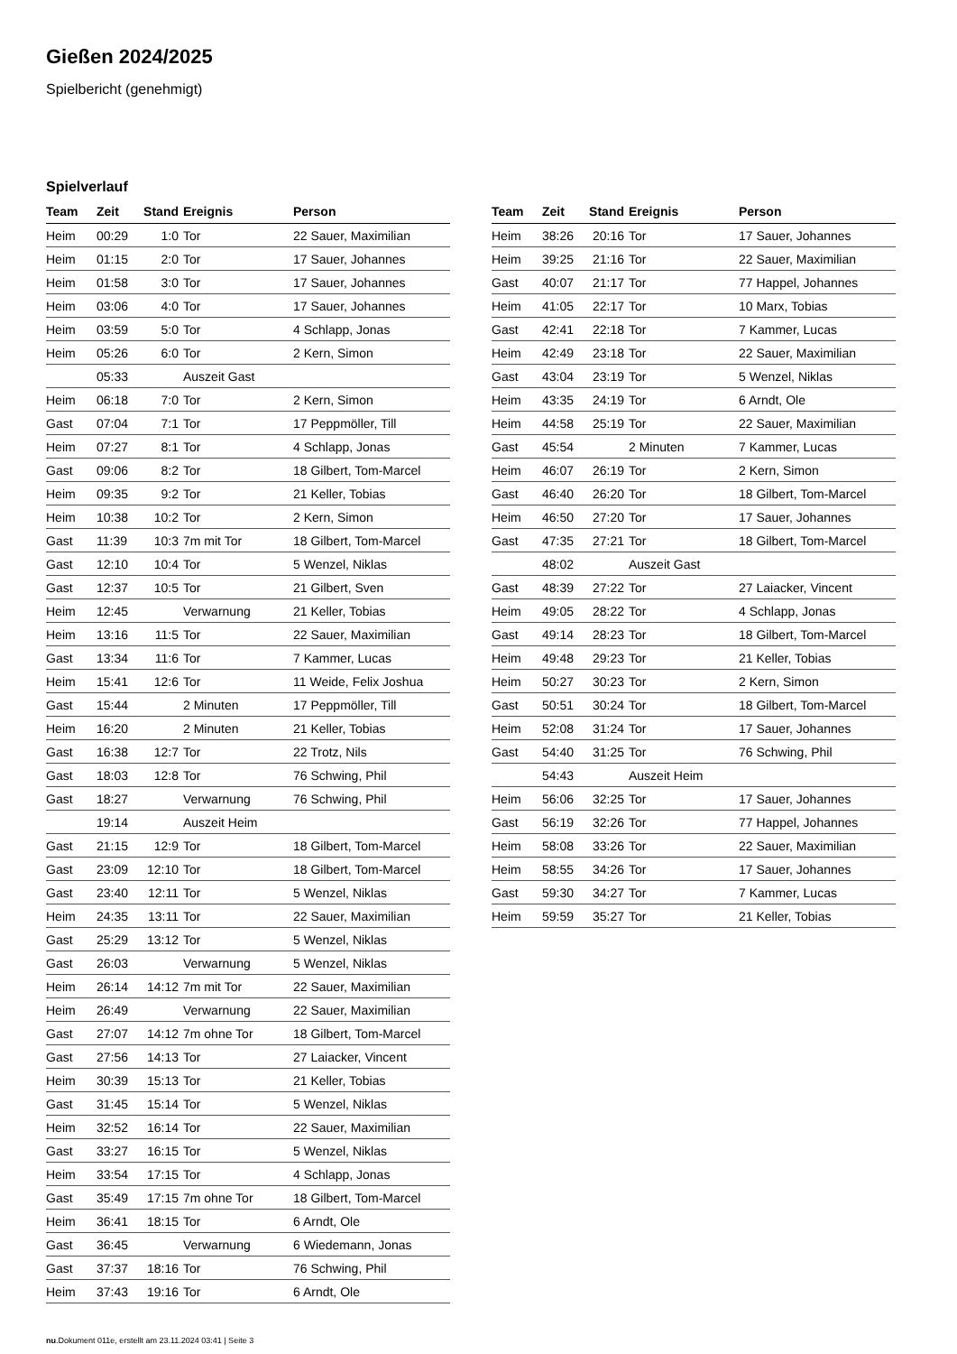Gießen 2024/2025
Spielbericht (genehmigt)
Spielverlauf
| Team | Zeit | Stand | Ereignis | Person |
| --- | --- | --- | --- | --- |
| Heim | 00:29 | 1:0 | Tor | 22 Sauer, Maximilian |
| Heim | 01:15 | 2:0 | Tor | 17 Sauer, Johannes |
| Heim | 01:58 | 3:0 | Tor | 17 Sauer, Johannes |
| Heim | 03:06 | 4:0 | Tor | 17 Sauer, Johannes |
| Heim | 03:59 | 5:0 | Tor | 4 Schlapp, Jonas |
| Heim | 05:26 | 6:0 | Tor | 2 Kern, Simon |
| | 05:33 | | Auszeit Gast | |
| Heim | 06:18 | 7:0 | Tor | 2 Kern, Simon |
| Gast | 07:04 | 7:1 | Tor | 17 Peppmöller, Till |
| Heim | 07:27 | 8:1 | Tor | 4 Schlapp, Jonas |
| Gast | 09:06 | 8:2 | Tor | 18 Gilbert, Tom-Marcel |
| Heim | 09:35 | 9:2 | Tor | 21 Keller, Tobias |
| Heim | 10:38 | 10:2 | Tor | 2 Kern, Simon |
| Gast | 11:39 | 10:3 | 7m mit Tor | 18 Gilbert, Tom-Marcel |
| Gast | 12:10 | 10:4 | Tor | 5 Wenzel, Niklas |
| Gast | 12:37 | 10:5 | Tor | 21 Gilbert, Sven |
| Heim | 12:45 | | Verwarnung | 21 Keller, Tobias |
| Heim | 13:16 | 11:5 | Tor | 22 Sauer, Maximilian |
| Gast | 13:34 | 11:6 | Tor | 7 Kammer, Lucas |
| Heim | 15:41 | 12:6 | Tor | 11 Weide, Felix Joshua |
| Gast | 15:44 | | 2 Minuten | 17 Peppmöller, Till |
| Heim | 16:20 | | 2 Minuten | 21 Keller, Tobias |
| Gast | 16:38 | 12:7 | Tor | 22 Trotz, Nils |
| Gast | 18:03 | 12:8 | Tor | 76 Schwing, Phil |
| Gast | 18:27 | | Verwarnung | 76 Schwing, Phil |
| | 19:14 | | Auszeit Heim | |
| Gast | 21:15 | 12:9 | Tor | 18 Gilbert, Tom-Marcel |
| Gast | 23:09 | 12:10 | Tor | 18 Gilbert, Tom-Marcel |
| Gast | 23:40 | 12:11 | Tor | 5 Wenzel, Niklas |
| Heim | 24:35 | 13:11 | Tor | 22 Sauer, Maximilian |
| Gast | 25:29 | 13:12 | Tor | 5 Wenzel, Niklas |
| Gast | 26:03 | | Verwarnung | 5 Wenzel, Niklas |
| Heim | 26:14 | 14:12 | 7m mit Tor | 22 Sauer, Maximilian |
| Heim | 26:49 | | Verwarnung | 22 Sauer, Maximilian |
| Gast | 27:07 | 14:12 | 7m ohne Tor | 18 Gilbert, Tom-Marcel |
| Gast | 27:56 | 14:13 | Tor | 27 Laiacker, Vincent |
| Heim | 30:39 | 15:13 | Tor | 21 Keller, Tobias |
| Gast | 31:45 | 15:14 | Tor | 5 Wenzel, Niklas |
| Heim | 32:52 | 16:14 | Tor | 22 Sauer, Maximilian |
| Gast | 33:27 | 16:15 | Tor | 5 Wenzel, Niklas |
| Heim | 33:54 | 17:15 | Tor | 4 Schlapp, Jonas |
| Gast | 35:49 | 17:15 | 7m ohne Tor | 18 Gilbert, Tom-Marcel |
| Heim | 36:41 | 18:15 | Tor | 6 Arndt, Ole |
| Gast | 36:45 | | Verwarnung | 6 Wiedemann, Jonas |
| Gast | 37:37 | 18:16 | Tor | 76 Schwing, Phil |
| Heim | 37:43 | 19:16 | Tor | 6 Arndt, Ole |
| Team | Zeit | Stand | Ereignis | Person |
| --- | --- | --- | --- | --- |
| Heim | 38:26 | 20:16 | Tor | 17 Sauer, Johannes |
| Heim | 39:25 | 21:16 | Tor | 22 Sauer, Maximilian |
| Gast | 40:07 | 21:17 | Tor | 77 Happel, Johannes |
| Heim | 41:05 | 22:17 | Tor | 10 Marx, Tobias |
| Gast | 42:41 | 22:18 | Tor | 7 Kammer, Lucas |
| Heim | 42:49 | 23:18 | Tor | 22 Sauer, Maximilian |
| Gast | 43:04 | 23:19 | Tor | 5 Wenzel, Niklas |
| Heim | 43:35 | 24:19 | Tor | 6 Arndt, Ole |
| Heim | 44:58 | 25:19 | Tor | 22 Sauer, Maximilian |
| Gast | 45:54 | | 2 Minuten | 7 Kammer, Lucas |
| Heim | 46:07 | 26:19 | Tor | 2 Kern, Simon |
| Gast | 46:40 | 26:20 | Tor | 18 Gilbert, Tom-Marcel |
| Heim | 46:50 | 27:20 | Tor | 17 Sauer, Johannes |
| Gast | 47:35 | 27:21 | Tor | 18 Gilbert, Tom-Marcel |
| | 48:02 | | Auszeit Gast | |
| Gast | 48:39 | 27:22 | Tor | 27 Laiacker, Vincent |
| Heim | 49:05 | 28:22 | Tor | 4 Schlapp, Jonas |
| Gast | 49:14 | 28:23 | Tor | 18 Gilbert, Tom-Marcel |
| Heim | 49:48 | 29:23 | Tor | 21 Keller, Tobias |
| Heim | 50:27 | 30:23 | Tor | 2 Kern, Simon |
| Gast | 50:51 | 30:24 | Tor | 18 Gilbert, Tom-Marcel |
| Heim | 52:08 | 31:24 | Tor | 17 Sauer, Johannes |
| Gast | 54:40 | 31:25 | Tor | 76 Schwing, Phil |
| | 54:43 | | Auszeit Heim | |
| Heim | 56:06 | 32:25 | Tor | 17 Sauer, Johannes |
| Gast | 56:19 | 32:26 | Tor | 77 Happel, Johannes |
| Heim | 58:08 | 33:26 | Tor | 22 Sauer, Maximilian |
| Heim | 58:55 | 34:26 | Tor | 17 Sauer, Johannes |
| Gast | 59:30 | 34:27 | Tor | 7 Kammer, Lucas |
| Heim | 59:59 | 35:27 | Tor | 21 Keller, Tobias |
nu.Dokument 011e, erstellt am 23.11.2024 03:41 | Seite 3